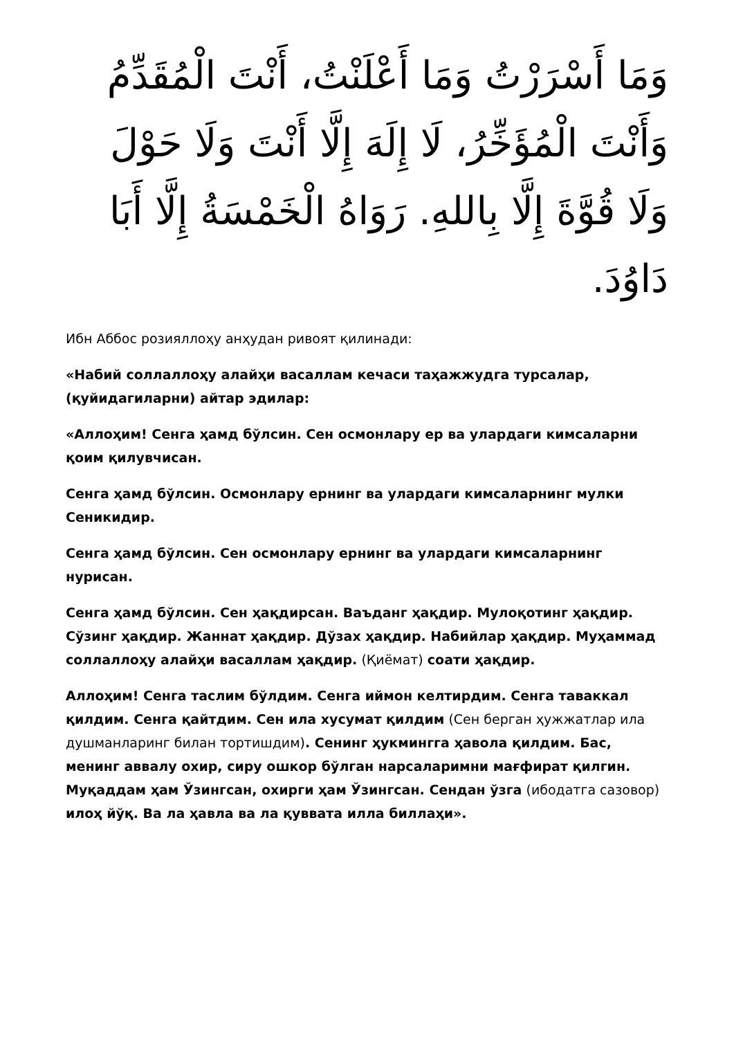وَمَا أَسْرَرْتُ وَمَا أَعْلَنْتُ، أَنْتَ الْمُقَدِّمُ وَأَنْتَ الْمُؤَخِّرُ، لَا إِلَهَ إِلَّا أَنْتَ وَلَا حَوْلَ وَلَا قُوَّةَ إِلَّا بِاللهِ. رَوَاهُ الْخَمْسَةُ إِلَّا أَبَا دَاوُدَ.
Ибн Аббос розияллоҳу анҳудан ривоят қилинади:
«Набий соллаллоҳу алайҳи васаллам кечаси таҳажжудга турсалар, (қуйидагиларни) айтар эдилар:
«Аллоҳим! Сенга ҳамд бўлсин. Сен осмонлару ер ва улардаги кимсаларни қоим қилувчисан.
Сенга ҳамд бўлсин. Осмонлару ернинг ва улардаги кимсаларнинг мулки Сеникидир.
Сенга ҳамд бўлсин. Сен осмонлару ернинг ва улардаги кимсаларнинг нурисан.
Сенга ҳамд бўлсин. Сен ҳақдирсан. Ваъданг ҳақдир. Мулоқотинг ҳақдир. Сўзинг ҳақдир. Жаннат ҳақдир. Дўзах ҳақдир. Набийлар ҳақдир. Муҳаммад соллаллоҳу алайҳи васаллам ҳақдир. (Қиёмат) соати ҳақдир.
Аллоҳим! Сенга таслим бўлдим. Сенга иймон келтирдим. Сенга таваккал қилдим. Сенга қайтдим. Сен ила хусумат қилдим (Сен берган ҳужжатлар ила душманларинг билан тортишдим). Сенинг ҳукмингга ҳавола қилдим. Бас, менинг аввалу охир, сиру ошкор бўлган нарсаларимни мағфират қилгин. Муқаддам ҳам Ўзингсан, охирги ҳам Ўзингсан. Сендан ўзга (ибодатга сазовор) илоҳ йўқ. Ва ла ҳавла ва ла қуввата илла биллаҳи».